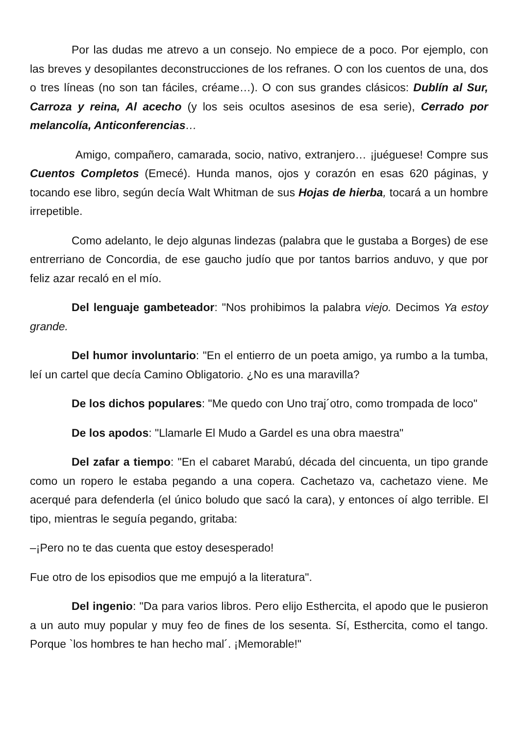Por las dudas me atrevo a un consejo. No empiece de a poco. Por ejemplo, con las breves y desopilantes deconstrucciones de los refranes. O con los cuentos de una, dos o tres líneas (no son tan fáciles, créame…). O con sus grandes clásicos: Dublín al Sur, Carroza y reina, Al acecho (y los seis ocultos asesinos de esa serie), Cerrado por melancolía, Anticonferencias…
Amigo, compañero, camarada, socio, nativo, extranjero… ¡juéguese! Compre sus Cuentos Completos (Emecé). Hunda manos, ojos y corazón en esas 620 páginas, y tocando ese libro, según decía Walt Whitman de sus Hojas de hierba, tocará a un hombre irrepetible.
Como adelanto, le dejo algunas lindezas (palabra que le gustaba a Borges) de ese entrerriano de Concordia, de ese gaucho judío que por tantos barrios anduvo, y que por feliz azar recaló en el mío.
Del lenguaje gambeteador: "Nos prohibimos la palabra viejo. Decimos Ya estoy grande.
Del humor involuntario: "En el entierro de un poeta amigo, ya rumbo a la tumba, leí un cartel que decía Camino Obligatorio. ¿No es una maravilla?
De los dichos populares: "Me quedo con Uno traj´otro, como trompada de loco"
De los apodos: "Llamarle El Mudo a Gardel es una obra maestra"
Del zafar a tiempo: "En el cabaret Marabú, década del cincuenta, un tipo grande como un ropero le estaba pegando a una copera. Cachetazo va, cachetazo viene. Me acerqué para defenderla (el único boludo que sacó la cara), y entonces oí algo terrible. El tipo, mientras le seguía pegando, gritaba:
–¡Pero no te das cuenta que estoy desesperado!
Fue otro de los episodios que me empujó a la literatura".
Del ingenio: "Da para varios libros. Pero elijo Esthercita, el apodo que le pusieron a un auto muy popular y muy feo de fines de los sesenta. Sí, Esthercita, como el tango. Porque `los hombres te han hecho mal´. ¡Memorable!"